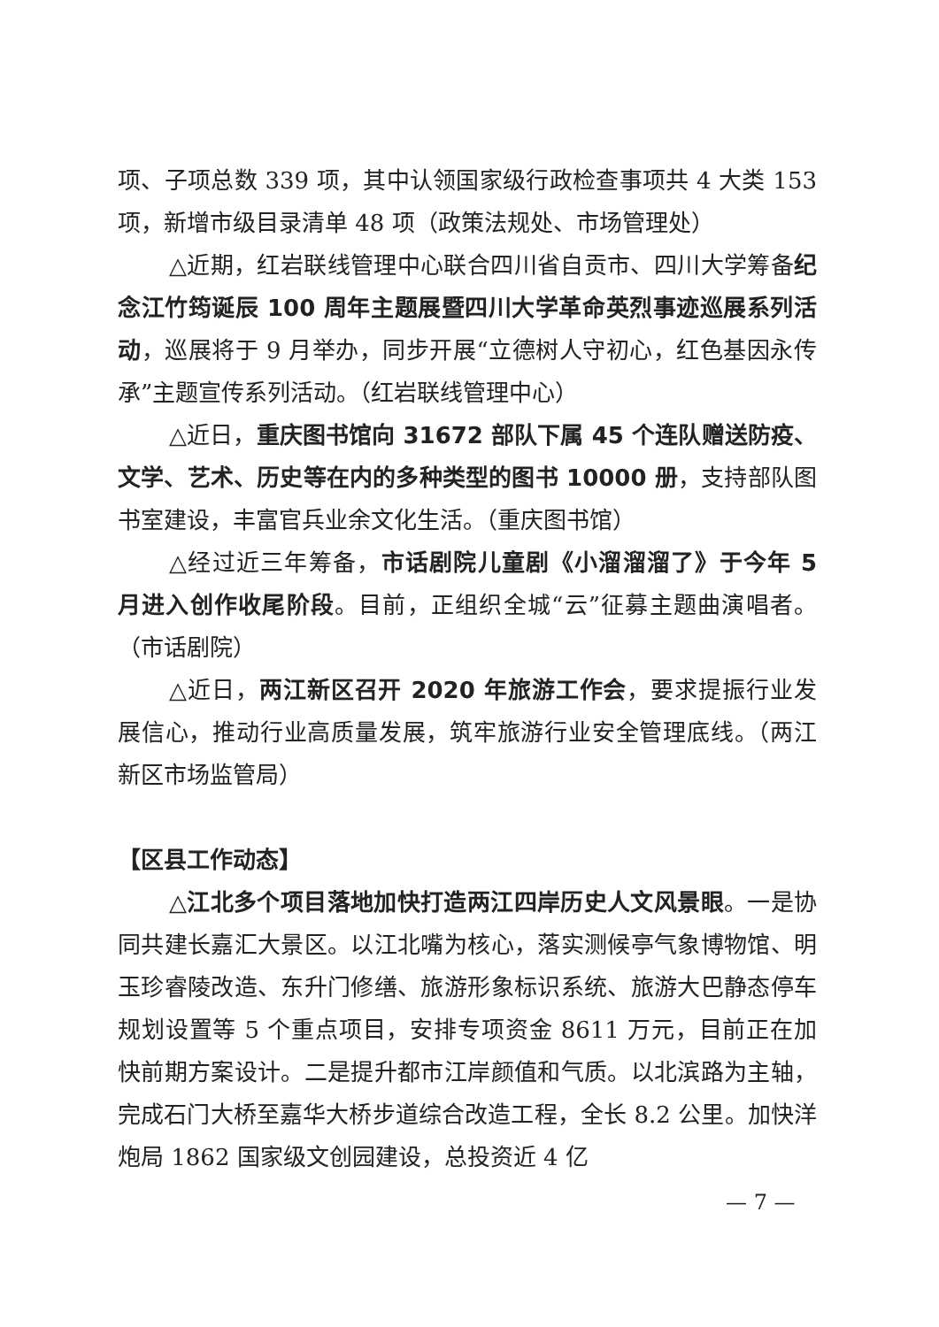项、子项总数 339 项，其中认领国家级行政检查事项共 4 大类 153 项，新增市级目录清单 48 项（政策法规处、市场管理处）
△近期，红岩联线管理中心联合四川省自贡市、四川大学筹备纪念江竹筠诞辰 100 周年主题展暨四川大学革命英烈事迹巡展系列活动，巡展将于 9 月举办，同步开展“立德树人守初心，红色基因永传承”主题宣传系列活动。（红岩联线管理中心）
△近日，重庆图书馆向 31672 部队下属 45 个连队赠送防疫、文学、艺术、历史等在内的多种类型的图书 10000 册，支持部队图书室建设，丰富官兵业余文化生活。（重庆图书馆）
△经过近三年筹备，市话剧院儿童剧《小溜溜溜了》于今年 5 月进入创作收尾阶段。目前，正组织全城“云”征募主题曲演唱者。（市话剧院）
△近日，两江新区召开 2020 年旅游工作会，要求提振行业发展信心，推动行业高质量发展，筑牢旅游行业安全管理底线。（两江新区市场监管局）
【区县工作动态】
△江北多个项目落地加快打造两江四岸历史人文风景眼。一是协同共建长嘉汇大景区。以江北嘴为核心，落实测候亭气象博物馆、明玉珍睿陵改造、东升门修缮、旅游形象标识系统、旅游大巴静态停车规划设置等 5 个重点项目，安排专项资金 8611 万元，目前正在加快前期方案设计。二是提升都市江岸颜值和气质。以北滨路为主轴，完成石门大桥至嘉华大桥步道综合改造工程，全长 8.2 公里。加快洋炮局 1862 国家级文创园建设，总投资近 4 亿
— 7 —